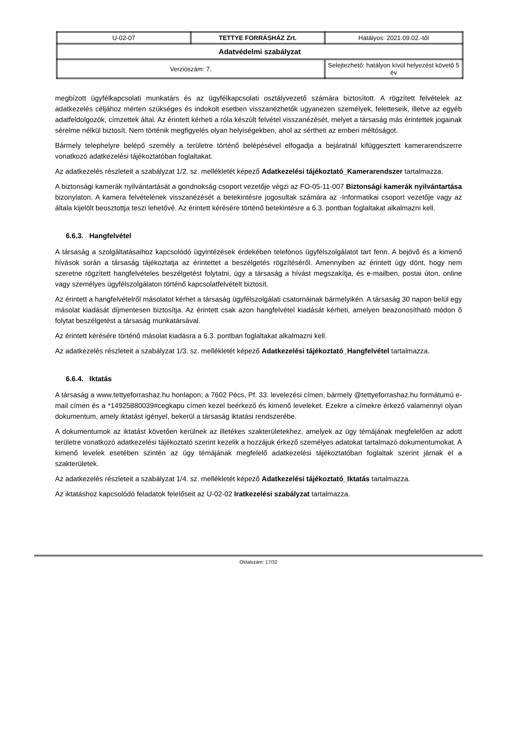| U-02-07 | TETTYE FORRÁSHÁZ Zrt. | Hatályos: 2021.09.02.-től |
| Adatvédelmi szabályzat | | |
| Verziószám: 7. | | Selejtezhető: hatályon kívül helyezést követő 5 év |
megbízott ügyfélkapcsolati munkatárs és az ügyfélkapcsolati osztályvezető számára biztosított. A rögzített felvételek az adatkezelés céljához mérten szükséges és indokolt esetben visszanézhetők ugyanezen személyek, feletteseik, illetve az egyéb adatfeldolgozók, címzettek által. Az érintett kérheti a róla készült felvétel visszanézését, melyet a társaság más érintettek jogainak sérelme nélkül biztosít. Nem történik megfigyelés olyan helyiségekben, ahol az sértheti az emberi méltóságot.
Bármely telephelyre belépő személy a területre történő belépésével elfogadja a bejáratnál kifüggesztett kamerarendszerre vonatkozó adatkezelési tájékoztatóban foglaltakat.
Az adatkezelés részleteit a szabályzat 1/2. sz. mellékletét képező Adatkezelési tájékoztató_Kamerarendszer tartalmazza.
A biztonsági kamerák nyilvántartását a gondnokság csoport vezetője végzi az FO-05-11-007 Biztonsági kamerák nyilvántartása bizonylaton. A kamera felvételének visszanézését a betekintésre jogosultak számára az -Informatikai csoport vezetője vagy az általa kijelölt beosztottja teszi lehetővé. Az érintett kérésére történő betekintésre a 6.3. pontban foglaltakat alkalmazni kell.
6.6.3. Hangfelvétel
A társaság a szolgáltatásaihoz kapcsolódó ügyintézések érdekében telefonos ügyfélszolgálatot tart fenn. A bejövő és a kimenő hívások során a társaság tájékoztatja az érintettet a beszélgetés rögzítéséről. Amennyiben az érintett úgy dönt, hogy nem szeretne rögzített hangfelvételes beszélgetést folytatni, úgy a társaság a hívást megszakítja, és e-mailben, postai úton, online vagy személyes ügyfélszolgálaton történő kapcsolatfelvételt biztosít.
Az érintett a hangfelvételről másolatot kérhet a társaság ügyfélszolgálati csatornáinak bármelyikén. A társaság 30 napon belül egy másolat kiadását díjmentesen biztosítja. Az érintett csak azon hangfelvétel kiadását kérheti, amelyen beazonosítható módon ő folytat beszélgetést a társaság munkatársával.
Az érintett kérésére történő másolat kiadásra a 6.3. pontban foglaltakat alkalmazni kell.
Az adatkezelés részleteit a szabályzat 1/3. sz. mellékletét képező Adatkezelési tájékoztató_Hangfelvétel tartalmazza.
6.6.4. Iktatás
A társaság a www.tettyeforrashaz.hu honlapon; a 7602 Pécs, Pf. 33. levelezési címen, bármely @tettyeforrashaz.hu formátumú e-mail címen és a *14925880039#cegkapu címen kezel beérkező és kimenő leveleket. Ezekre a címekre érkező valamennyi olyan dokumentum, amely iktatást igényel, bekerül a társaság iktatási rendszerébe.
A dokumentumok az iktatást követően kerülnek az illetékes szakterületekhez, amelyek az ügy témájának megfelelően az adott területre vonatkozó adatkezelési tájékoztató szerint kezelik a hozzájuk érkező személyes adatokat tartalmazó dokumentumokat. A kimenő levelek esetében szintén az ügy témájának megfelelő adatkezelési tájékoztatóban foglaltak szerint járnak el a szakterületek.
Az adatkezelés részleteit a szabályzat 1/4. sz. mellékletét képező Adatkezelési tájékoztató_Iktatás tartalmazza.
Az iktatáshoz kapcsolódó feladatok felelőseit az U-02-02 Iratkezelési szabályzat tartalmazza.
Oldalszám: 17/32